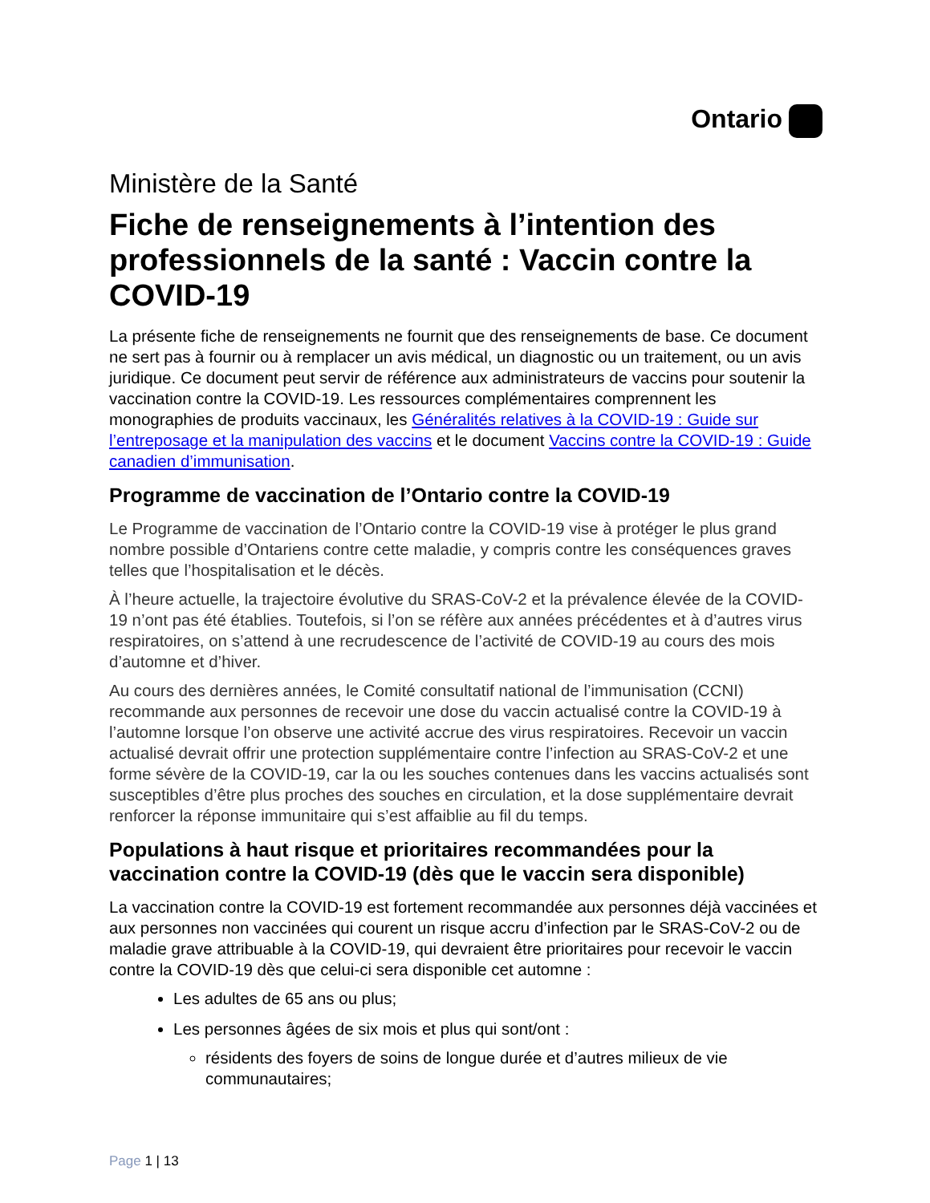Ontario
Ministère de la Santé
Fiche de renseignements à l’intention des professionnels de la santé : Vaccin contre la COVID-19
La présente fiche de renseignements ne fournit que des renseignements de base. Ce document ne sert pas à fournir ou à remplacer un avis médical, un diagnostic ou un traitement, ou un avis juridique. Ce document peut servir de référence aux administrateurs de vaccins pour soutenir la vaccination contre la COVID-19. Les ressources complémentaires comprennent les monographies de produits vaccinaux, les Généralités relatives à la COVID-19 : Guide sur l’entreposage et la manipulation des vaccins et le document Vaccins contre la COVID-19 : Guide canadien d’immunisation.
Programme de vaccination de l’Ontario contre la COVID-19
Le Programme de vaccination de l’Ontario contre la COVID-19 vise à protéger le plus grand nombre possible d’Ontariens contre cette maladie, y compris contre les conséquences graves telles que l’hospitalisation et le décès.
À l’heure actuelle, la trajectoire évolutive du SRAS-CoV-2 et la prévalence élevée de la COVID-19 n’ont pas été établies. Toutefois, si l’on se réfère aux années précédentes et à d’autres virus respiratoires, on s’attend à une recrudescence de l’activité de COVID-19 au cours des mois d’automne et d’hiver.
Au cours des dernières années, le Comité consultatif national de l’immunisation (CCNI) recommande aux personnes de recevoir une dose du vaccin actualisé contre la COVID-19 à l’automne lorsque l’on observe une activité accrue des virus respiratoires. Recevoir un vaccin actualisé devrait offrir une protection supplémentaire contre l’infection au SRAS-CoV-2 et une forme sévère de la COVID-19, car la ou les souches contenues dans les vaccins actualisés sont susceptibles d’être plus proches des souches en circulation, et la dose supplémentaire devrait renforcer la réponse immunitaire qui s’est affaiblie au fil du temps.
Populations à haut risque et prioritaires recommandées pour la vaccination contre la COVID-19 (dès que le vaccin sera disponible)
La vaccination contre la COVID-19 est fortement recommandée aux personnes déjà vaccinées et aux personnes non vaccinées qui courent un risque accru d’infection par le SRAS-CoV-2 ou de maladie grave attribuable à la COVID-19, qui devraient être prioritaires pour recevoir le vaccin contre la COVID-19 dès que celui-ci sera disponible cet automne :
Les adultes de 65 ans ou plus;
Les personnes âgées de six mois et plus qui sont/ont :
résidents des foyers de soins de longue durée et d’autres milieux de vie communautaires;
Page 1 | 13